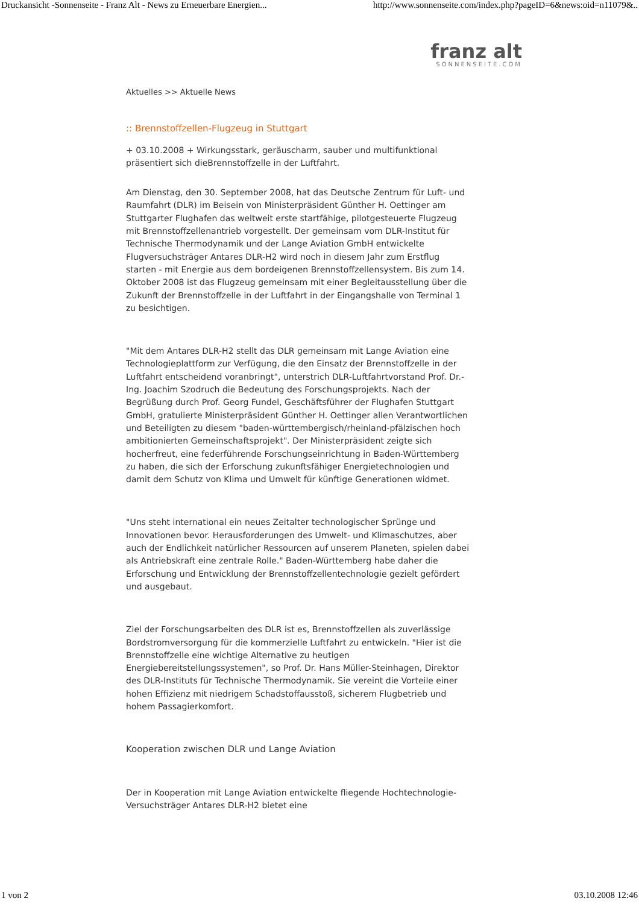Druckansicht -Sonnenseite - Franz Alt - News zu Erneuerbare Energien... http://www.sonnenseite.com/index.php?pageID=6&news:oid=n11079&..
franz alt
SONNENSEITE.COM
Aktuelles >> Aktuelle News
:: Brennstoffzellen-Flugzeug in Stuttgart
+ 03.10.2008 + Wirkungsstark, geräuscharm, sauber und multifunktional präsentiert sich dieBrennstoffzelle in der Luftfahrt.
Am Dienstag, den 30. September 2008, hat das Deutsche Zentrum für Luft- und Raumfahrt (DLR) im Beisein von Ministerpräsident Günther H. Oettinger am Stuttgarter Flughafen das weltweit erste startfähige, pilotgesteuerte Flugzeug mit Brennstoffzellenantrieb vorgestellt. Der gemeinsam vom DLR-Institut für Technische Thermodynamik und der Lange Aviation GmbH entwickelte Flugversuchsträger Antares DLR-H2 wird noch in diesem Jahr zum Erstflug starten - mit Energie aus dem bordeigenen Brennstoffzellensystem. Bis zum 14. Oktober 2008 ist das Flugzeug gemeinsam mit einer Begleitausstellung über die Zukunft der Brennstoffzelle in der Luftfahrt in der Eingangshalle von Terminal 1 zu besichtigen.
"Mit dem Antares DLR-H2 stellt das DLR gemeinsam mit Lange Aviation eine Technologieplattform zur Verfügung, die den Einsatz der Brennstoffzelle in der Luftfahrt entscheidend voranbringt", unterstrich DLR-Luftfahrtvorstand Prof. Dr.-Ing. Joachim Szodruch die Bedeutung des Forschungsprojekts. Nach der Begrüßung durch Prof. Georg Fundel, Geschäftsführer der Flughafen Stuttgart GmbH, gratulierte Ministerpräsident Günther H. Oettinger allen Verantwortlichen und Beteiligten zu diesem "baden-württembergisch/rheinland-pfälzischen hoch ambitionierten Gemeinschaftsprojekt". Der Ministerpräsident zeigte sich hocherfreut, eine federführende Forschungseinrichtung in Baden-Württemberg zu haben, die sich der Erforschung zukunftsfähiger Energietechnologien und damit dem Schutz von Klima und Umwelt für künftige Generationen widmet.
"Uns steht international ein neues Zeitalter technologischer Sprünge und Innovationen bevor. Herausforderungen des Umwelt- und Klimaschutzes, aber auch der Endlichkeit natürlicher Ressourcen auf unserem Planeten, spielen dabei als Antriebskraft eine zentrale Rolle." Baden-Württemberg habe daher die Erforschung und Entwicklung der Brennstoffzellentechnologie gezielt gefördert und ausgebaut.
Ziel der Forschungsarbeiten des DLR ist es, Brennstoffzellen als zuverlässige Bordstromversorgung für die kommerzielle Luftfahrt zu entwickeln. "Hier ist die Brennstoffzelle eine wichtige Alternative zu heutigen Energiebereitstellungssystemen", so Prof. Dr. Hans Müller-Steinhagen, Direktor des DLR-Instituts für Technische Thermodynamik. Sie vereint die Vorteile einer hohen Effizienz mit niedrigem Schadstoffausstoß, sicherem Flugbetrieb und hohem Passagierkomfort.
Kooperation zwischen DLR und Lange Aviation
Der in Kooperation mit Lange Aviation entwickelte fliegende Hochtechnologie-Versuchsträger Antares DLR-H2 bietet eine
1 von 2 03.10.2008 12:46